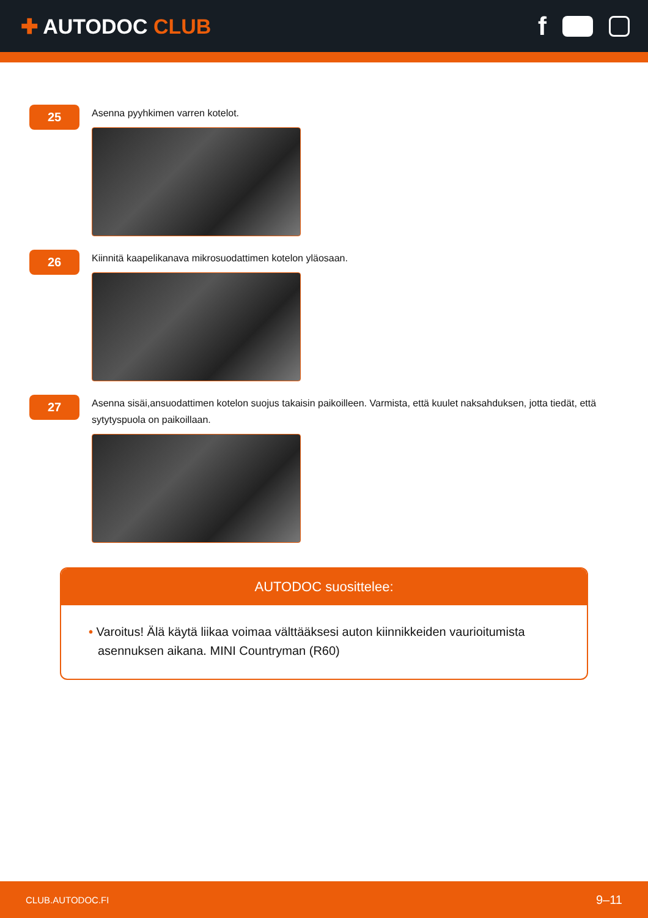✚ AUTODOC CLUB
f
25
Asenna pyyhkimen varren kotelot.
26
Kiinnitä kaapelikanava mikrosuodattimen kotelon yläosaan.
27
Asenna sisäi,ansuodattimen kotelon suojus takaisin paikoilleen. Varmista, että kuulet naksahduksen, jotta tiedät, että sytytyspuola on paikoillaan.
AUTODOC suosittelee:
• Varoitus! Älä käytä liikaa voimaa välttääksesi auton kiinnikkeiden vaurioitumista asennuksen aikana. MINI Countryman (R60)
CLUB.AUTODOC.FI 9–11